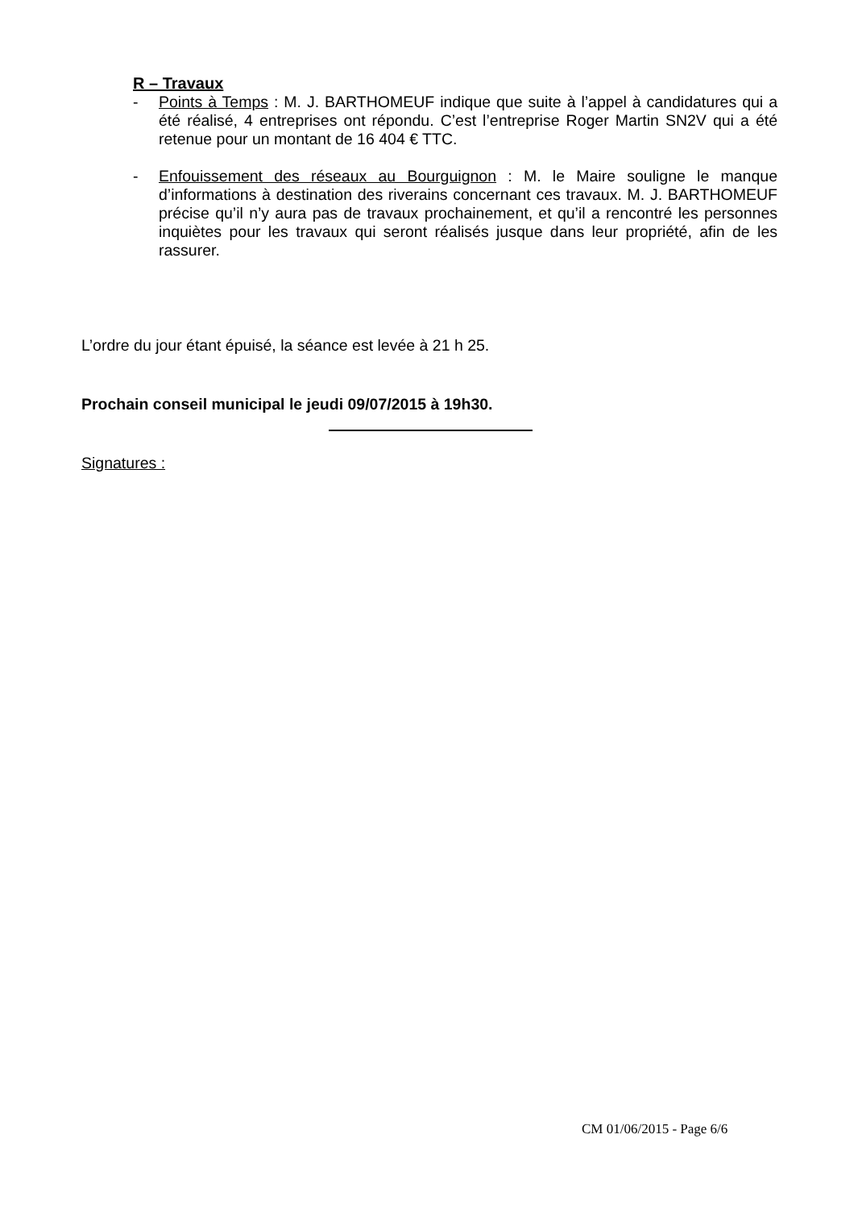R – Travaux
- Points à Temps : M. J. BARTHOMEUF indique que suite à l’appel à candidatures qui a été réalisé, 4 entreprises ont répondu. C’est l’entreprise Roger Martin SN2V qui a été retenue pour un montant de 16 404 € TTC.
- Enfouissement des réseaux au Bourguignon : M. le Maire souligne le manque d’informations à destination des riverains concernant ces travaux. M. J. BARTHOMEUF précise qu’il n’y aura pas de travaux prochainement, et qu’il a rencontré les personnes inquiètes pour les travaux qui seront réalisés jusque dans leur propriété, afin de les rassurer.
L’ordre du jour étant épuisé, la séance est levée à 21 h 25.
Prochain conseil municipal le jeudi 09/07/2015 à 19h30.
Signatures :
CM 01/06/2015 - Page 6/6